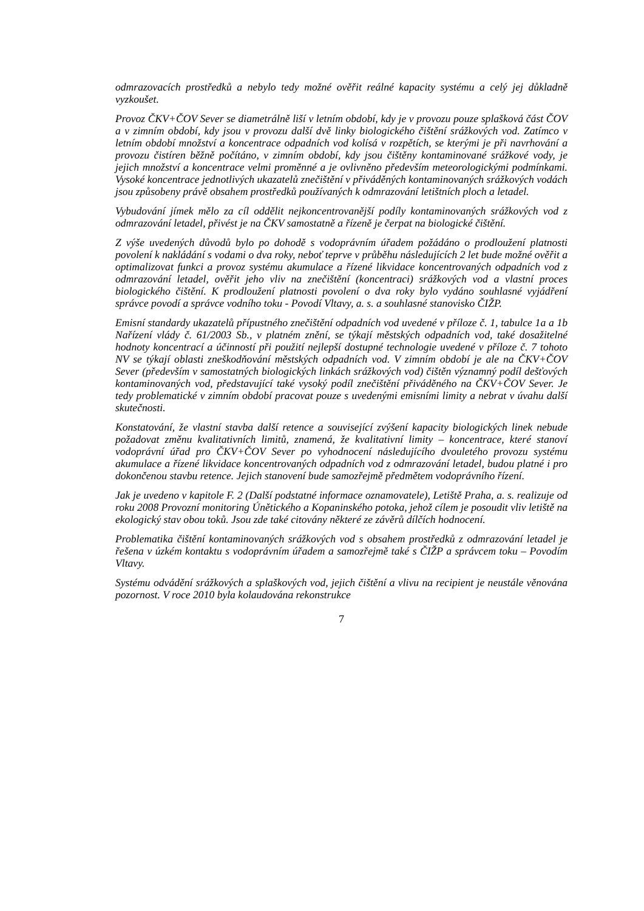odmrazovacích prostředků a nebylo tedy možné ověřit reálné kapacity systému a celý jej důkladně vyzkoušet.
Provoz ČKV+ČOV Sever se diametrálně liší v letním období, kdy je v provozu pouze splašková část ČOV a v zimním období, kdy jsou v provozu další dvě linky biologického čištění srážkových vod. Zatímco v letním období množství a koncentrace odpadních vod kolísá v rozpětích, se kterými je při navrhování a provozu čistíren běžně počítáno, v zimním období, kdy jsou čištěny kontaminované srážkové vody, je jejich množství a koncentrace velmi proměnné a je ovlivněno především meteorologickými podmínkami. Vysoké koncentrace jednotlivých ukazatelů znečištění v přiváděných kontaminovaných srážkových vodách jsou způsobeny právě obsahem prostředků používaných k odmrazování letištních ploch a letadel.
Vybudování jímek mělo za cíl oddělit nejkoncentrovanější podíly kontaminovaných srážkových vod z odmrazování letadel, přivést je na ČKV samostatně a řízeně je čerpat na biologické čištění.
Z výše uvedených důvodů bylo po dohodě s vodoprávním úřadem požádáno o prodloužení platnosti povolení k nakládání s vodami o dva roky, neboť teprve v průběhu následujících 2 let bude možné ověřit a optimalizovat funkci a provoz systému akumulace a řízené likvidace koncentrovaných odpadních vod z odmrazování letadel, ověřit jeho vliv na znečištění (koncentraci) srážkových vod a vlastní proces biologického čištění. K prodloužení platnosti povolení o dva roky bylo vydáno souhlasné vyjádření správce povodí a správce vodního toku - Povodí Vltavy, a. s. a souhlasné stanovisko ČIŽP.
Emisní standardy ukazatelů přípustného znečištění odpadních vod uvedené v příloze č. 1, tabulce 1a a 1b Nařízení vlády č. 61/2003 Sb., v platném znění, se týkají městských odpadních vod, také dosažitelné hodnoty koncentrací a účinností při použití nejlepší dostupné technologie uvedené v příloze č. 7 tohoto NV se týkají oblasti zneškodňování městských odpadních vod. V zimním období je ale na ČKV+ČOV Sever (především v samostatných biologických linkách srážkových vod) čištěn významný podíl dešťových kontaminovaných vod, představující také vysoký podíl znečištění přiváděného na ČKV+ČOV Sever. Je tedy problematické v zimním období pracovat pouze s uvedenými emisními limity a nebrat v úvahu další skutečnosti.
Konstatování, že vlastní stavba další retence a související zvýšení kapacity biologických linek nebude požadovat změnu kvalitativních limitů, znamená, že kvalitativní limity – koncentrace, které stanoví vodoprávní úřad pro ČKV+ČOV Sever po vyhodnocení následujícího dvouletého provozu systému akumulace a řízené likvidace koncentrovaných odpadních vod z odmrazování letadel, budou platné i pro dokončenou stavbu retence. Jejich stanovení bude samozřejmě předmětem vodoprávního řízení.
Jak je uvedeno v kapitole F. 2 (Další podstatné informace oznamovatele), Letiště Praha, a. s. realizuje od roku 2008 Provozní monitoring Únětického a Kopaninského potoka, jehož cílem je posoudit vliv letiště na ekologický stav obou toků. Jsou zde také citovány některé ze závěrů dílčích hodnocení.
Problematika čištění kontaminovaných srážkových vod s obsahem prostředků z odmrazování letadel je řešena v úzkém kontaktu s vodoprávním úřadem a samozřejmě také s ČIŽP a správcem toku – Povodím Vltavy.
Systému odvádění srážkových a splaškových vod, jejich čištění a vlivu na recipient je neustále věnována pozornost. V roce 2010 byla kolaudována rekonstrukce
7